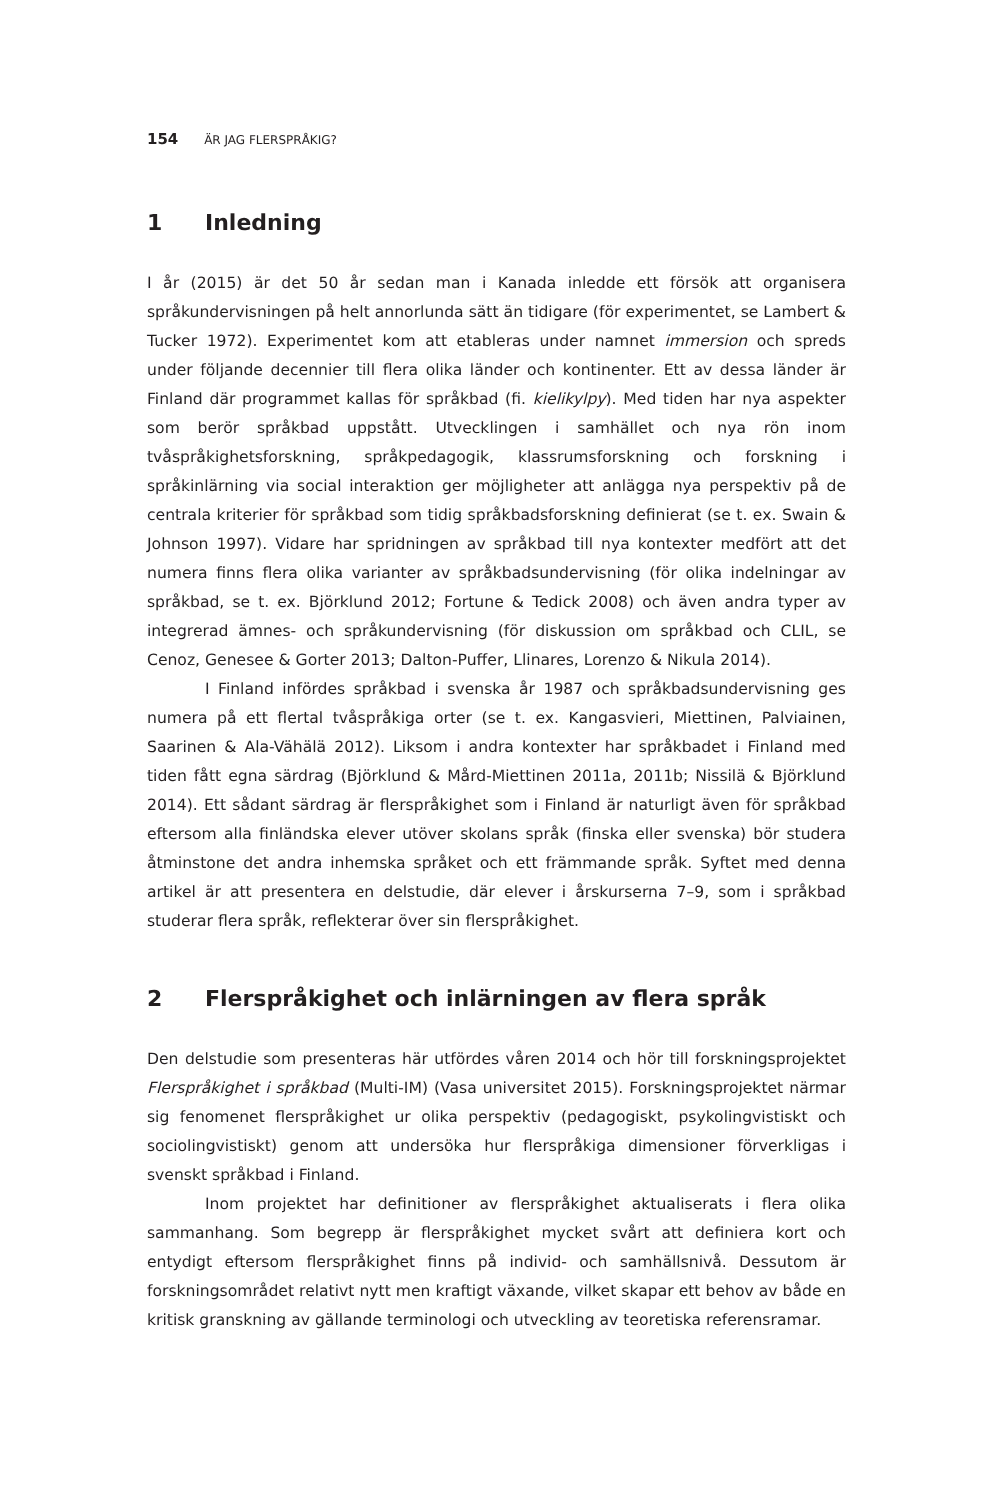154 ÄR JAG FLERSPRÅKIG?
1 Inledning
I år (2015) är det 50 år sedan man i Kanada inledde ett försök att organisera språkundervisningen på helt annorlunda sätt än tidigare (för experimentet, se Lambert & Tucker 1972). Experimentet kom att etableras under namnet immersion och spreds under följande decennier till flera olika länder och kontinenter. Ett av dessa länder är Finland där programmet kallas för språkbad (fi. kielikylpy). Med tiden har nya aspekter som berör språkbad uppstått. Utvecklingen i samhället och nya rön inom tvåspråkighetsforskning, språkpedagogik, klassrumsforskning och forskning i språkinlärning via social interaktion ger möjligheter att anlägga nya perspektiv på de centrala kriterier för språkbad som tidig språkbadsforskning definierat (se t. ex. Swain & Johnson 1997). Vidare har spridningen av språkbad till nya kontexter medfört att det numera finns flera olika varianter av språkbadsundervisning (för olika indelningar av språkbad, se t. ex. Björklund 2012; Fortune & Tedick 2008) och även andra typer av integrerad ämnes- och språkundervisning (för diskussion om språkbad och CLIL, se Cenoz, Genesee & Gorter 2013; Dalton-Puffer, Llinares, Lorenzo & Nikula 2014).
I Finland infördes språkbad i svenska år 1987 och språkbadsundervisning ges numera på ett flertal tvåspråkiga orter (se t. ex. Kangasvieri, Miettinen, Palviainen, Saarinen & Ala-Vähälä 2012). Liksom i andra kontexter har språkbadet i Finland med tiden fått egna särdrag (Björklund & Mård-Miettinen 2011a, 2011b; Nissilä & Björklund 2014). Ett sådant särdrag är flerspråkighet som i Finland är naturligt även för språkbad eftersom alla finländska elever utöver skolans språk (finska eller svenska) bör studera åtminstone det andra inhemska språket och ett främmande språk. Syftet med denna artikel är att presentera en delstudie, där elever i årskurserna 7–9, som i språkbad studerar flera språk, reflekterar över sin flerspråkighet.
2 Flerspråkighet och inlärningen av flera språk
Den delstudie som presenteras här utfördes våren 2014 och hör till forskningsprojektet Flerspråkighet i språkbad (Multi-IM) (Vasa universitet 2015). Forskningsprojektet närmar sig fenomenet flerspråkighet ur olika perspektiv (pedagogiskt, psykolingvistiskt och sociolingvistiskt) genom att undersöka hur flerspråkiga dimensioner förverkligas i svenskt språkbad i Finland.
Inom projektet har definitioner av flerspråkighet aktualiserats i flera olika sammanhang. Som begrepp är flerspråkighet mycket svårt att definiera kort och entydigt eftersom flerspråkighet finns på individ- och samhällsnivå. Dessutom är forskningsområdet relativt nytt men kraftigt växande, vilket skapar ett behov av både en kritisk granskning av gällande terminologi och utveckling av teoretiska referensramar.